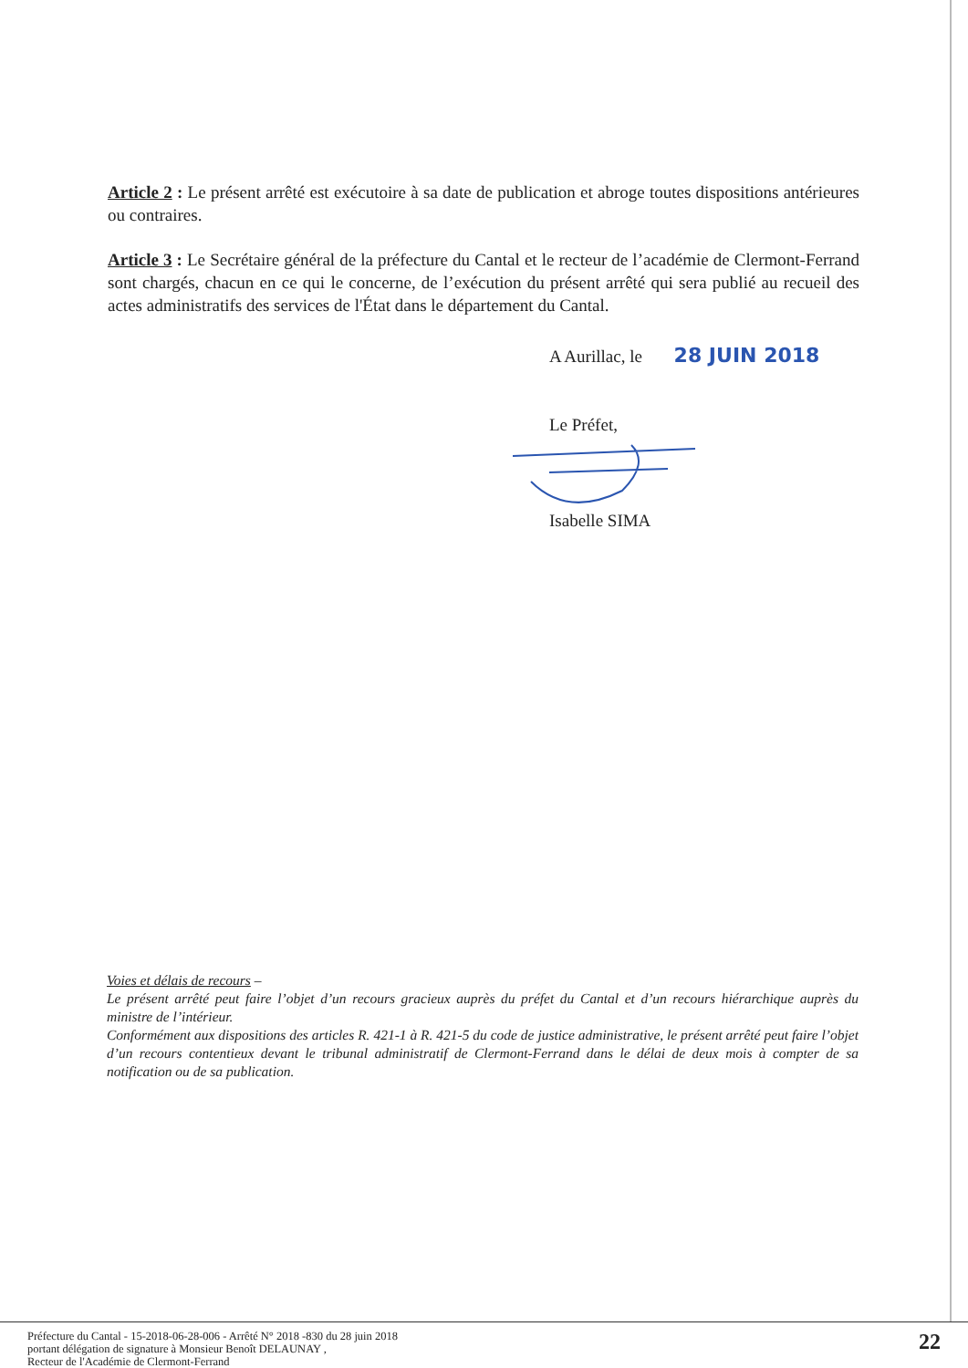Article 2 : Le présent arrêté est exécutoire à sa date de publication et abroge toutes dispositions antérieures ou contraires.
Article 3 : Le Secrétaire général de la préfecture du Cantal et le recteur de l’académie de Clermont-Ferrand sont chargés, chacun en ce qui le concerne, de l’exécution du présent arrêté qui sera publié au recueil des actes administratifs des services de l'État dans le département du Cantal.
A Aurillac, le 28 JUIN 2018
Le Préfet,
Isabelle SIMA
Voies et délais de recours –
Le présent arrêté peut faire l’objet d’un recours gracieux auprès du préfet du Cantal et d’un recours hiérarchique auprès du ministre de l’intérieur.
Conformément aux dispositions des articles R. 421-1 à R. 421-5 du code de justice administrative, le présent arrêté peut faire l’objet d’un recours contentieux devant le tribunal administratif de Clermont-Ferrand dans le délai de deux mois à compter de sa notification ou de sa publication.
Préfecture du Cantal - 15-2018-06-28-006 - Arrêté N° 2018 -830 du 28 juin 2018
portant délégation de signature à Monsieur Benoît DELAUNAY ,
Recteur de l'Académie de Clermont-Ferrand
22